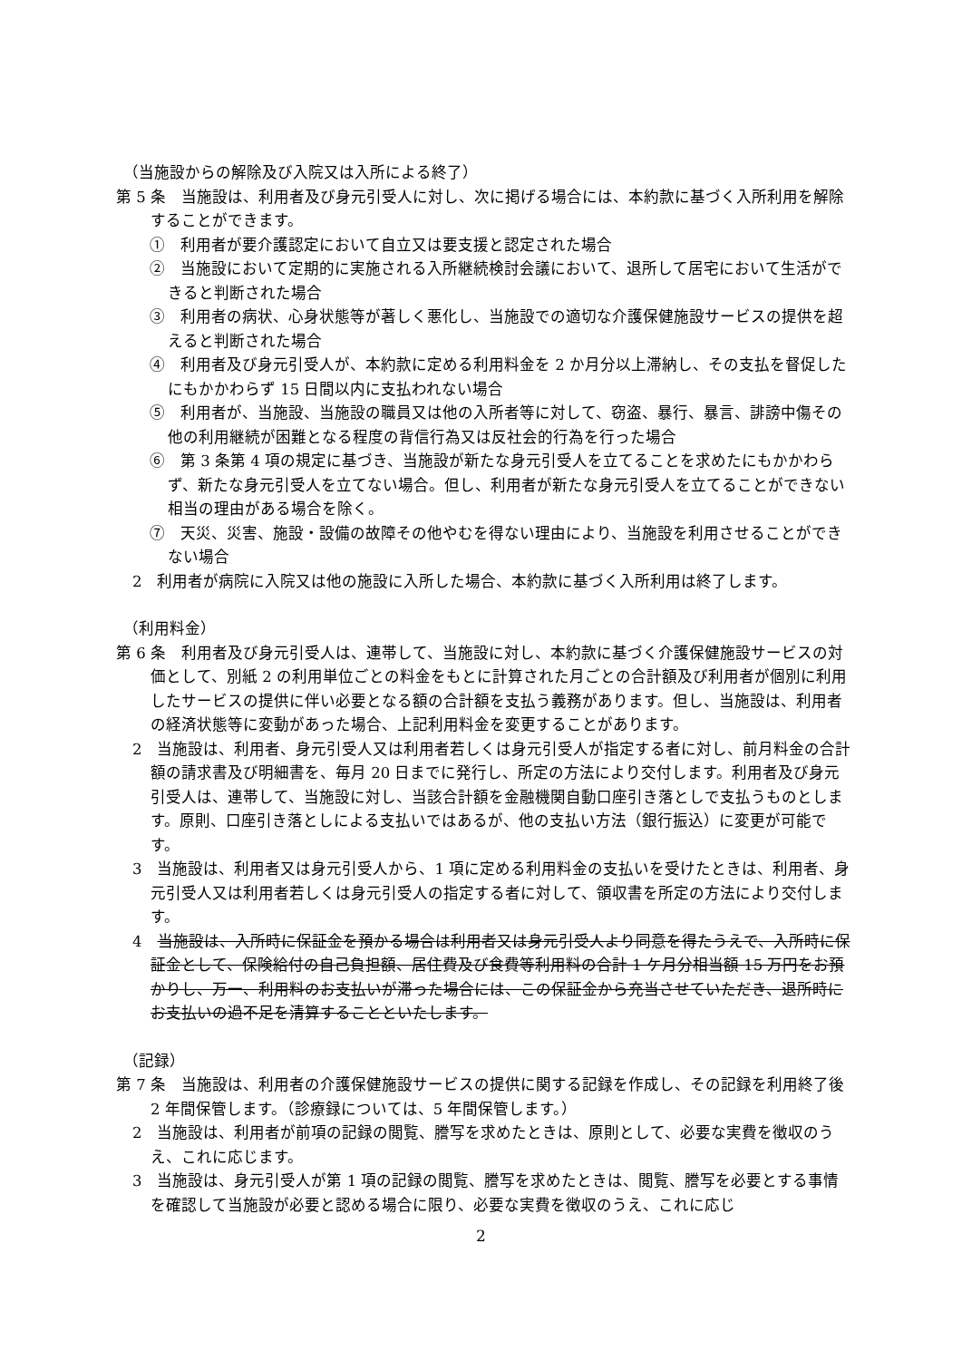（当施設からの解除及び入院又は入所による終了）
第 5 条　当施設は、利用者及び身元引受人に対し、次に掲げる場合には、本約款に基づく入所利用を解除することができます。
①　利用者が要介護認定において自立又は要支援と認定された場合
②　当施設において定期的に実施される入所継続検討会議において、退所して居宅において生活ができると判断された場合
③　利用者の病状、心身状態等が著しく悪化し、当施設での適切な介護保健施設サービスの提供を超えると判断された場合
④　利用者及び身元引受人が、本約款に定める利用料金を 2 か月分以上滞納し、その支払を督促したにもかかわらず 15 日間以内に支払われない場合
⑤　利用者が、当施設、当施設の職員又は他の入所者等に対して、窃盗、暴行、暴言、誹謗中傷その他の利用継続が困難となる程度の背信行為又は反社会的行為を行った場合
⑥　第 3 条第 4 項の規定に基づき、当施設が新たな身元引受人を立てることを求めたにもかかわらず、新たな身元引受人を立てない場合。但し、利用者が新たな身元引受人を立てることができない相当の理由がある場合を除く。
⑦　天災、災害、施設・設備の故障その他やむを得ない理由により、当施設を利用させることができない場合
2　利用者が病院に入院又は他の施設に入所した場合、本約款に基づく入所利用は終了します。
（利用料金）
第 6 条　利用者及び身元引受人は、連帯して、当施設に対し、本約款に基づく介護保健施設サービスの対価として、別紙 2 の利用単位ごとの料金をもとに計算された月ごとの合計額及び利用者が個別に利用したサービスの提供に伴い必要となる額の合計額を支払う義務があります。但し、当施設は、利用者の経済状態等に変動があった場合、上記利用料金を変更することがあります。
2　当施設は、利用者、身元引受人又は利用者若しくは身元引受人が指定する者に対し、前月料金の合計額の請求書及び明細書を、毎月 20 日までに発行し、所定の方法により交付します。利用者及び身元引受人は、連帯して、当施設に対し、当該合計額を金融機関自動口座引き落としで支払うものとします。原則、口座引き落としによる支払いではあるが、他の支払い方法（銀行振込）に変更が可能です。
3　当施設は、利用者又は身元引受人から、1 項に定める利用料金の支払いを受けたときは、利用者、身元引受人又は利用者若しくは身元引受人の指定する者に対して、領収書を所定の方法により交付します。
4　当施設は、入所時に保証金を預かる場合は利用者又は身元引受人より同意を得たうえで、入所時に保証金として、保険給付の自己負担額、居住費及び食費等利用料の合計 1 ケ月分相当額 15 万円をお預かりし、万一、利用料のお支払いが滞った場合には、この保証金から充当させていただき、退所時にお支払いの過不足を清算することといたします。
（記録）
第 7 条　当施設は、利用者の介護保健施設サービスの提供に関する記録を作成し、その記録を利用終了後 2 年間保管します。（診療録については、5 年間保管します。）
2　当施設は、利用者が前項の記録の閲覧、謄写を求めたときは、原則として、必要な実費を徴収のうえ、これに応じます。
3　当施設は、身元引受人が第 1 項の記録の閲覧、謄写を求めたときは、閲覧、謄写を必要とする事情を確認して当施設が必要と認める場合に限り、必要な実費を徴収のうえ、これに応じ
2